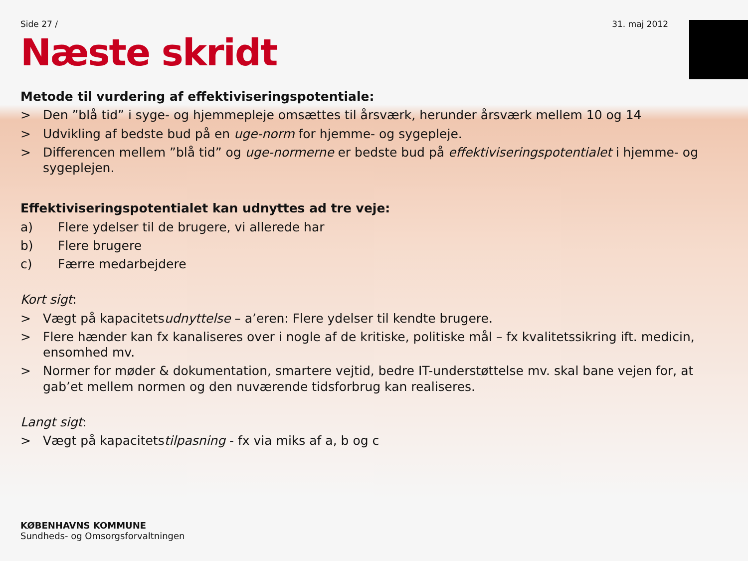Side 27 / 31. maj 2012
Næste skridt
Metode til vurdering af effektiviseringspotentiale:
> Den ”blå tid” i syge- og hjemmepleje omsættes til årsværk, herunder årsværk mellem 10 og 14
> Udvikling af bedste bud på en uge-norm for hjemme- og sygepleje.
> Differencen mellem ”blå tid” og uge-normerne er bedste bud på effektiviseringspotentialet i hjemme- og sygeplejen.
Effektiviseringspotentialet kan udnyttes ad tre veje:
a) Flere ydelser til de brugere, vi allerede har
b) Flere brugere
c) Færre medarbejdere
Kort sigt:
> Vægt på kapacitetsudnyttelse – a’eren: Flere ydelser til kendte brugere.
> Flere hænder kan fx kanaliseres over i nogle af de kritiske, politiske mål – fx kvalitetssikring ift. medicin, ensomhed mv.
> Normer for møder & dokumentation, smartere vejtid, bedre IT-understøttelse mv. skal bane vejen for, at gab’et mellem normen og den nuværende tidsforbrug kan realiseres.
Langt sigt:
> Vægt på kapacitetstilpasning - fx via miks af a, b og c
KØBENHAVNS KOMMUNE
Sundheds- og Omsorgsforvaltningen